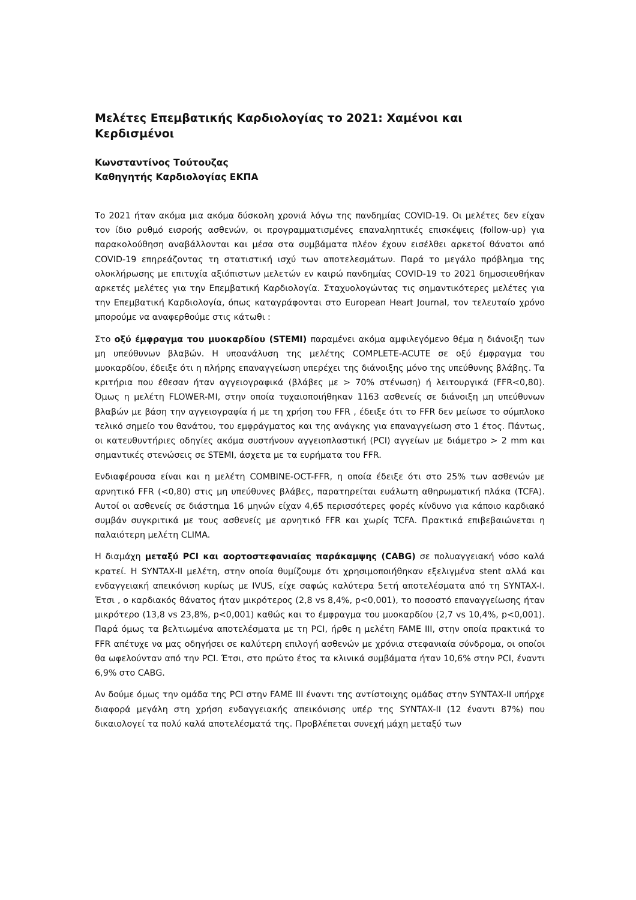Μελέτες Επεμβατικής Καρδιολογίας το 2021: Χαμένοι και Κερδισμένοι
Κωνσταντίνος Τούτουζας
Καθηγητής Καρδιολογίας ΕΚΠΑ
Το 2021 ήταν ακόμα μια ακόμα δύσκολη χρονιά λόγω της πανδημίας COVID-19. Οι μελέτες δεν είχαν τον ίδιο ρυθμό εισροής ασθενών, οι προγραμματισμένες επαναληπτικές επισκέψεις (follow-up) για παρακολούθηση αναβάλλονται και μέσα στα συμβάματα πλέον έχουν εισέλθει αρκετοί θάνατοι από COVID-19 επηρεάζοντας τη στατιστική ισχύ των αποτελεσμάτων. Παρά το μεγάλο πρόβλημα της ολοκλήρωσης με επιτυχία αξιόπιστων μελετών εν καιρώ πανδημίας COVID-19 το 2021 δημοσιευθήκαν αρκετές μελέτες για την Επεμβατική Καρδιολογία. Σταχυολογώντας τις σημαντικότερες μελέτες για την Επεμβατική Καρδιολογία, όπως καταγράφονται στο European Heart Journal, τον τελευταίο χρόνο μπορούμε να αναφερθούμε στις κάτωθι :
Στο οξύ έμφραγμα του μυοκαρδίου (STEMI) παραμένει ακόμα αμφιλεγόμενο θέμα η διάνοιξη των μη υπεύθυνων βλαβών. Η υποανάλυση της μελέτης COMPLETE-ACUTE σε οξύ έμφραγμα του μυοκαρδίου, έδειξε ότι η πλήρης επαναγγείωση υπερέχει της διάνοιξης μόνο της υπεύθυνης βλάβης. Τα κριτήρια που έθεσαν ήταν αγγειογραφικά (βλάβες με > 70% στένωση) ή λειτουργικά (FFR<0,80). Όμως η μελέτη FLOWER-MI, στην οποία τυχαιοποιήθηκαν 1163 ασθενείς σε διάνοιξη μη υπεύθυνων βλαβών με βάση την αγγειογραφία ή με τη χρήση του FFR , έδειξε ότι το FFR δεν μείωσε το σύμπλοκο τελικό σημείο του θανάτου, του εμφράγματος και της ανάγκης για επαναγγείωση στο 1 έτος. Πάντως, οι κατευθυντήριες οδηγίες ακόμα συστήνουν αγγειοπλαστική (PCI) αγγείων με διάμετρο > 2 mm και σημαντικές στενώσεις σε STEMI, άσχετα με τα ευρήματα του FFR.
Ενδιαφέρουσα είναι και η μελέτη COMBINE-OCT-FFR, η οποία έδειξε ότι στο 25% των ασθενών με αρνητικό FFR (<0,80) στις μη υπεύθυνες βλάβες, παρατηρείται ευάλωτη αθηρωματική πλάκα (TCFA). Αυτοί οι ασθενείς σε διάστημα 16 μηνών είχαν 4,65 περισσότερες φορές κίνδυνο για κάποιο καρδιακό συμβάν συγκριτικά με τους ασθενείς με αρνητικό FFR και χωρίς TCFA. Πρακτικά επιβεβαιώνεται η παλαιότερη μελέτη CLIMA.
Η διαμάχη μεταξύ PCI και αορτοστεφανιαίας παράκαμψης (CABG) σε πολυαγγειακή νόσο καλά κρατεί. Η SYNTAX-II μελέτη, στην οποία θυμίζουμε ότι χρησιμοποιήθηκαν εξελιγμένα stent αλλά και ενδαγγειακή απεικόνιση κυρίως με IVUS, είχε σαφώς καλύτερα 5ετή αποτελέσματα από τη SYNTAX-I. Έτσι , ο καρδιακός θάνατος ήταν μικρότερος (2,8 vs 8,4%, p<0,001), το ποσοστό επαναγγείωσης ήταν μικρότερο (13,8 vs 23,8%, p<0,001) καθώς και το έμφραγμα του μυοκαρδίου (2,7 vs 10,4%, p<0,001). Παρά όμως τα βελτιωμένα αποτελέσματα με τη PCI, ήρθε η μελέτη FAME III, στην οποία πρακτικά το FFR απέτυχε να μας οδηγήσει σε καλύτερη επιλογή ασθενών με χρόνια στεφανιαία σύνδρομα, οι οποίοι θα ωφελούνταν από την PCI. Έτσι, στο πρώτο έτος τα κλινικά συμβάματα ήταν 10,6% στην PCI, έναντι 6,9% στο CABG.
Αν δούμε όμως την ομάδα της PCI στην FAME III έναντι της αντίστοιχης ομάδας στην SYNTAX-II υπήρχε διαφορά μεγάλη στη χρήση ενδαγγειακής απεικόνισης υπέρ της SYNTAX-II (12 έναντι 87%) που δικαιολογεί τα πολύ καλά αποτελέσματά της. Προβλέπεται συνεχή μάχη μεταξύ των